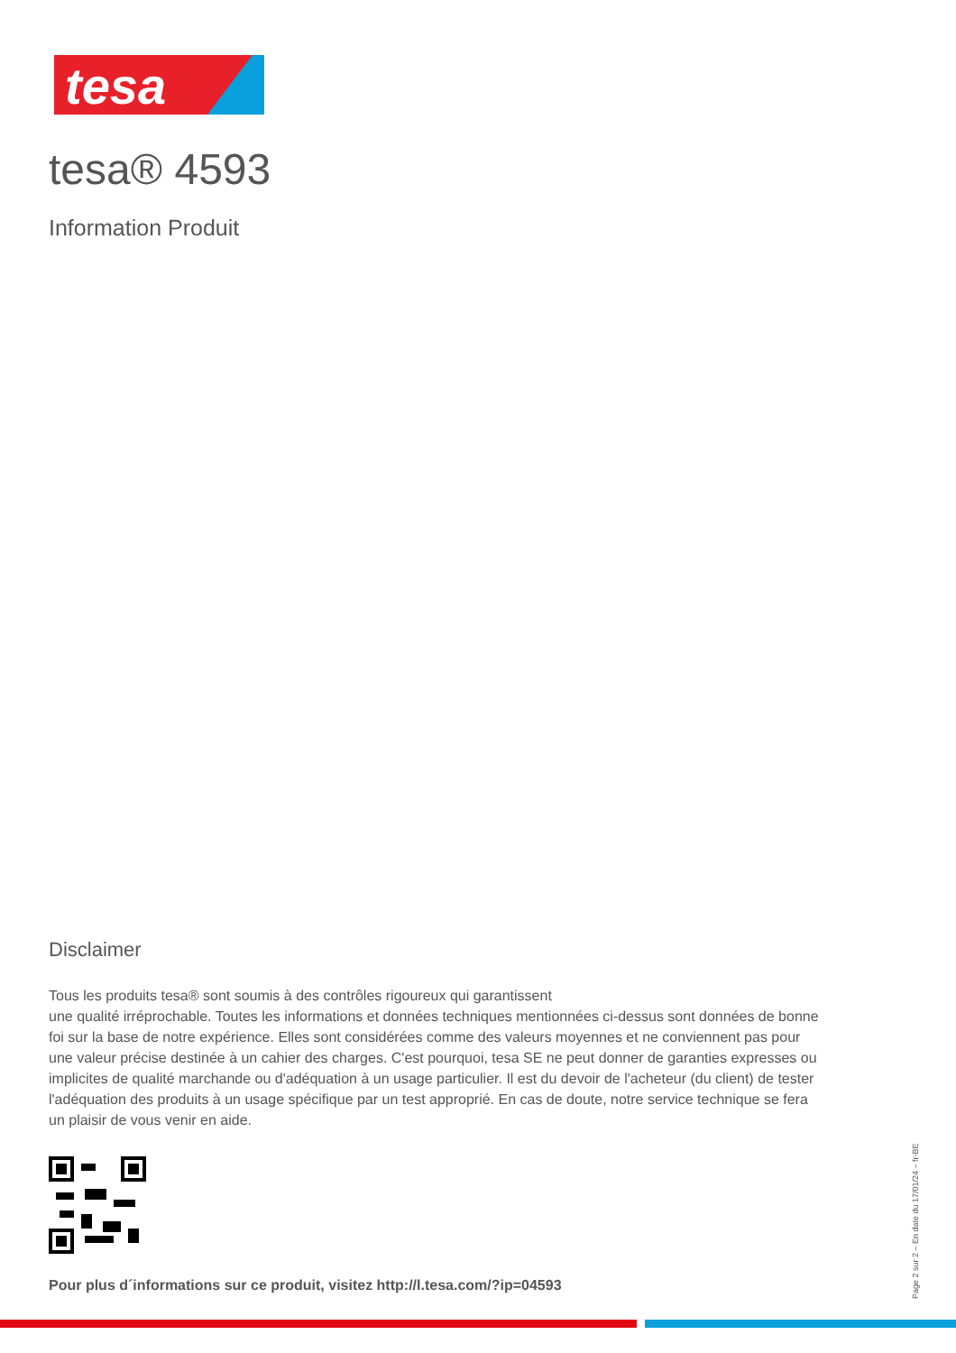tesa
tesa® 4593
Information Produit
Disclaimer
Tous les produits tesa® sont soumis à des contrôles rigoureux qui garantissent
une qualité irréprochable. Toutes les informations et données techniques mentionnées ci-dessus sont données de bonne foi sur la base de notre expérience. Elles sont considérées comme des valeurs moyennes et ne conviennent pas pour une valeur précise destinée à un cahier des charges. C'est pourquoi, tesa SE ne peut donner de garanties expresses ou implicites de qualité marchande ou d'adéquation à un usage particulier. Il est du devoir de l'acheteur (du client) de tester l'adéquation des produits à un usage spécifique par un test approprié. En cas de doute, notre service technique se fera un plaisir de vous venir en aide.
Pour plus d´informations sur ce produit, visitez http://l.tesa.com/?ip=04593
Page 2 sur 2 – En date du 17/01/24 – fr-BE